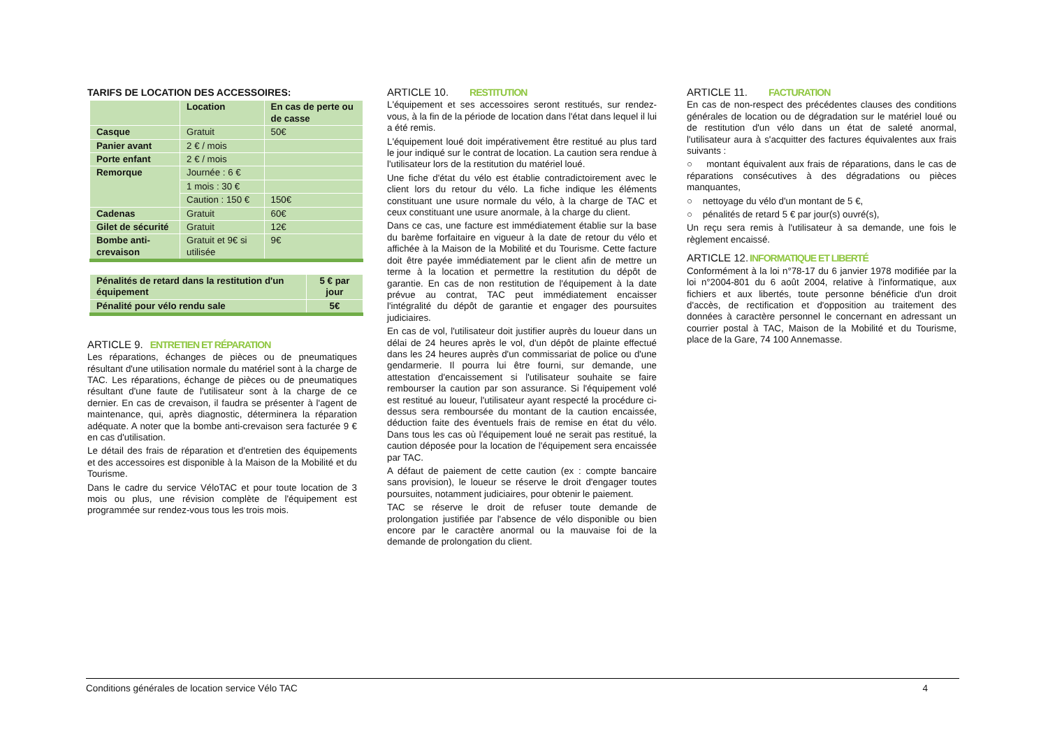TARIFS DE LOCATION DES ACCESSOIRES:
| | Location | En cas de perte ou de casse |
| Casque | Gratuit | 50€ |
| Panier avant | 2 € / mois | |
| Porte enfant | 2 € / mois | |
| Remorque | Journée : 6 € | |
| | 1 mois : 30 € | |
| | Caution : 150 € | 150€ |
| Cadenas | Gratuit | 60€ |
| Gilet de sécurité | Gratuit | 12€ |
| Bombe anti-crevaison | Gratuit et 9€ si utilisée | 9€ |
| Pénalités de retard dans la restitution d'un équipement | 5 € par jour |
| Pénalité pour vélo rendu sale | 5€ |
ARTICLE 9. ENTRETIEN ET RÉPARATION
Les réparations, échanges de pièces ou de pneumatiques résultant d'une utilisation normale du matériel sont à la charge de TAC. Les réparations, échange de pièces ou de pneumatiques résultant d'une faute de l'utilisateur sont à la charge de ce dernier. En cas de crevaison, il faudra se présenter à l'agent de maintenance, qui, après diagnostic, déterminera la réparation adéquate. A noter que la bombe anti-crevaison sera facturée 9 € en cas d'utilisation.
Le détail des frais de réparation et d'entretien des équipements et des accessoires est disponible à la Maison de la Mobilité et du Tourisme.
Dans le cadre du service VéloTAC et pour toute location de 3 mois ou plus, une révision complète de l'équipement est programmée sur rendez-vous tous les trois mois.
ARTICLE 10. RESTITUTION
L'équipement et ses accessoires seront restitués, sur rendez-vous, à la fin de la période de location dans l'état dans lequel il lui a été remis.
L'équipement loué doit impérativement être restitué au plus tard le jour indiqué sur le contrat de location. La caution sera rendue à l'utilisateur lors de la restitution du matériel loué.
Une fiche d'état du vélo est établie contradictoirement avec le client lors du retour du vélo. La fiche indique les éléments constituant une usure normale du vélo, à la charge de TAC et ceux constituant une usure anormale, à la charge du client.
Dans ce cas, une facture est immédiatement établie sur la base du barème forfaitaire en vigueur à la date de retour du vélo et affichée à la Maison de la Mobilité et du Tourisme. Cette facture doit être payée immédiatement par le client afin de mettre un terme à la location et permettre la restitution du dépôt de garantie. En cas de non restitution de l'équipement à la date prévue au contrat, TAC peut immédiatement encaisser l'intégralité du dépôt de garantie et engager des poursuites judiciaires.
En cas de vol, l'utilisateur doit justifier auprès du loueur dans un délai de 24 heures après le vol, d'un dépôt de plainte effectué dans les 24 heures auprès d'un commissariat de police ou d'une gendarmerie. Il pourra lui être fourni, sur demande, une attestation d'encaissement si l'utilisateur souhaite se faire rembourser la caution par son assurance. Si l'équipement volé est restitué au loueur, l'utilisateur ayant respecté la procédure ci-dessus sera remboursée du montant de la caution encaissée, déduction faite des éventuels frais de remise en état du vélo. Dans tous les cas où l'équipement loué ne serait pas restitué, la caution déposée pour la location de l'équipement sera encaissée par TAC.
A défaut de paiement de cette caution (ex : compte bancaire sans provision), le loueur se réserve le droit d'engager toutes poursuites, notamment judiciaires, pour obtenir le paiement.
TAC se réserve le droit de refuser toute demande de prolongation justifiée par l'absence de vélo disponible ou bien encore par le caractère anormal ou la mauvaise foi de la demande de prolongation du client.
ARTICLE 11. FACTURATION
En cas de non-respect des précédentes clauses des conditions générales de location ou de dégradation sur le matériel loué ou de restitution d'un vélo dans un état de saleté anormal, l'utilisateur aura à s'acquitter des factures équivalentes aux frais suivants :
○ montant équivalent aux frais de réparations, dans le cas de réparations consécutives à des dégradations ou pièces manquantes,
○ nettoyage du vélo d'un montant de 5 €,
○ pénalités de retard 5 € par jour(s) ouvré(s),
Un reçu sera remis à l'utilisateur à sa demande, une fois le règlement encaissé.
ARTICLE 12.INFORMATIQUE ET LIBERTÉ
Conformément à la loi n°78-17 du 6 janvier 1978 modifiée par la loi n°2004-801 du 6 août 2004, relative à l'informatique, aux fichiers et aux libertés, toute personne bénéficie d'un droit d'accès, de rectification et d'opposition au traitement des données à caractère personnel le concernant en adressant un courrier postal à TAC, Maison de la Mobilité et du Tourisme, place de la Gare, 74 100 Annemasse.
Conditions générales de location service Vélo TAC 4